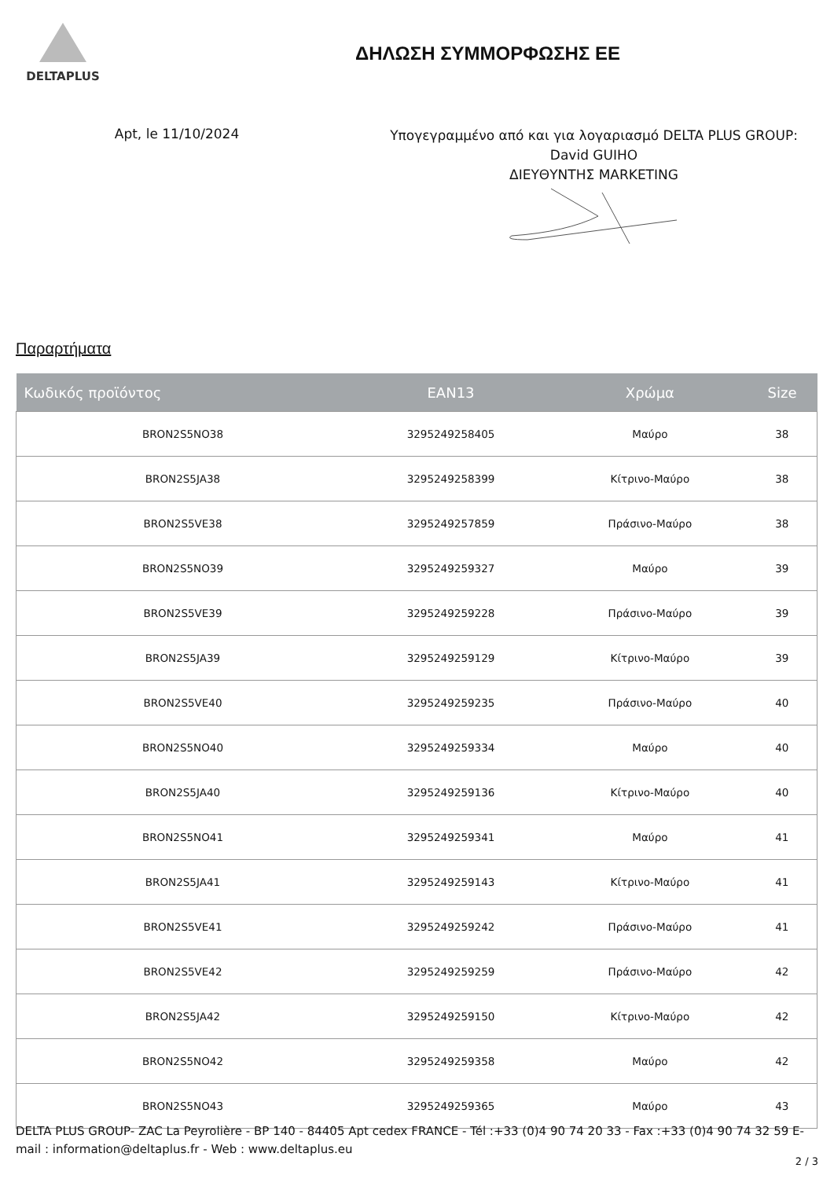DELTAPLUS
ΔΗΛΩΣΗ ΣΥΜΜΟΡΦΩΣΗΣ ΕΕ
Apt, le 11/10/2024
Υπογεγραμμένο από και για λογαριασμό DELTA PLUS GROUP:
David GUIHO
ΔΙΕΥΘΥΝΤΗΣ MARKETING
Παραρτήματα
| Κωδικός προϊόντος | EAN13 | Χρώμα | Size |
| --- | --- | --- | --- |
| BRON2S5NO38 | 3295249258405 | Μαύρο | 38 |
| BRON2S5JA38 | 3295249258399 | Κίτρινο-Μαύρο | 38 |
| BRON2S5VE38 | 3295249257859 | Πράσινο-Μαύρο | 38 |
| BRON2S5NO39 | 3295249259327 | Μαύρο | 39 |
| BRON2S5VE39 | 3295249259228 | Πράσινο-Μαύρο | 39 |
| BRON2S5JA39 | 3295249259129 | Κίτρινο-Μαύρο | 39 |
| BRON2S5VE40 | 3295249259235 | Πράσινο-Μαύρο | 40 |
| BRON2S5NO40 | 3295249259334 | Μαύρο | 40 |
| BRON2S5JA40 | 3295249259136 | Κίτρινο-Μαύρο | 40 |
| BRON2S5NO41 | 3295249259341 | Μαύρο | 41 |
| BRON2S5JA41 | 3295249259143 | Κίτρινο-Μαύρο | 41 |
| BRON2S5VE41 | 3295249259242 | Πράσινο-Μαύρο | 41 |
| BRON2S5VE42 | 3295249259259 | Πράσινο-Μαύρο | 42 |
| BRON2S5JA42 | 3295249259150 | Κίτρινο-Μαύρο | 42 |
| BRON2S5NO42 | 3295249259358 | Μαύρο | 42 |
| BRON2S5NO43 | 3295249259365 | Μαύρο | 43 |
DELTA PLUS GROUP- ZAC La Peyrolière - BP 140 - 84405 Apt cedex FRANCE - Tél :+33 (0)4 90 74 20 33 - Fax :+33 (0)4 90 74 32 59 E-mail : information@deltaplus.fr - Web : www.deltaplus.eu
2 / 3